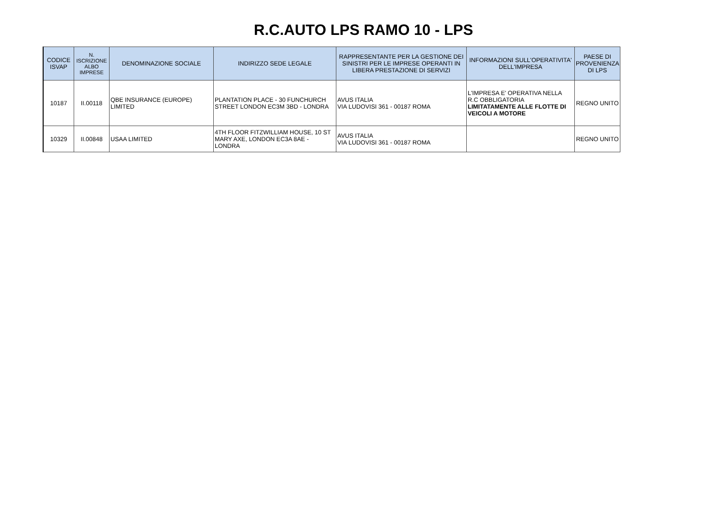R.C.AUTO LPS RAMO 10 - LPS
| CODICE ISVAP | N. ISCRIZIONE ALBO IMPRESE | DENOMINAZIONE SOCIALE | INDIRIZZO SEDE LEGALE | RAPPRESENTANTE PER LA GESTIONE DEI SINISTRI PER LE IMPRESE OPERANTI IN LIBERA PRESTAZIONE DI SERVIZI | INFORMAZIONI SULL'OPERATIVITA' DELL'IMPRESA | PAESE DI PROVENIENZA DI LPS |
| --- | --- | --- | --- | --- | --- | --- |
| 10187 | II.00118 | QBE INSURANCE (EUROPE) LIMITED | PLANTATION PLACE - 30 FUNCHURCH STREET LONDON EC3M 3BD - LONDRA | AVUS ITALIA VIA LUDOVISI 361 - 00187 ROMA | L'IMPRESA E' OPERATIVA NELLA R.C OBBLIGATORIA LIMITATAMENTE ALLE FLOTTE DI VEICOLI A MOTORE | REGNO UNITO |
| 10329 | II.00848 | USAA LIMITED | 4TH FLOOR FITZWILLIAM HOUSE, 10 ST MARY AXE, LONDON EC3A 8AE - LONDRA | AVUS ITALIA VIA LUDOVISI 361 - 00187 ROMA | | REGNO UNITO |